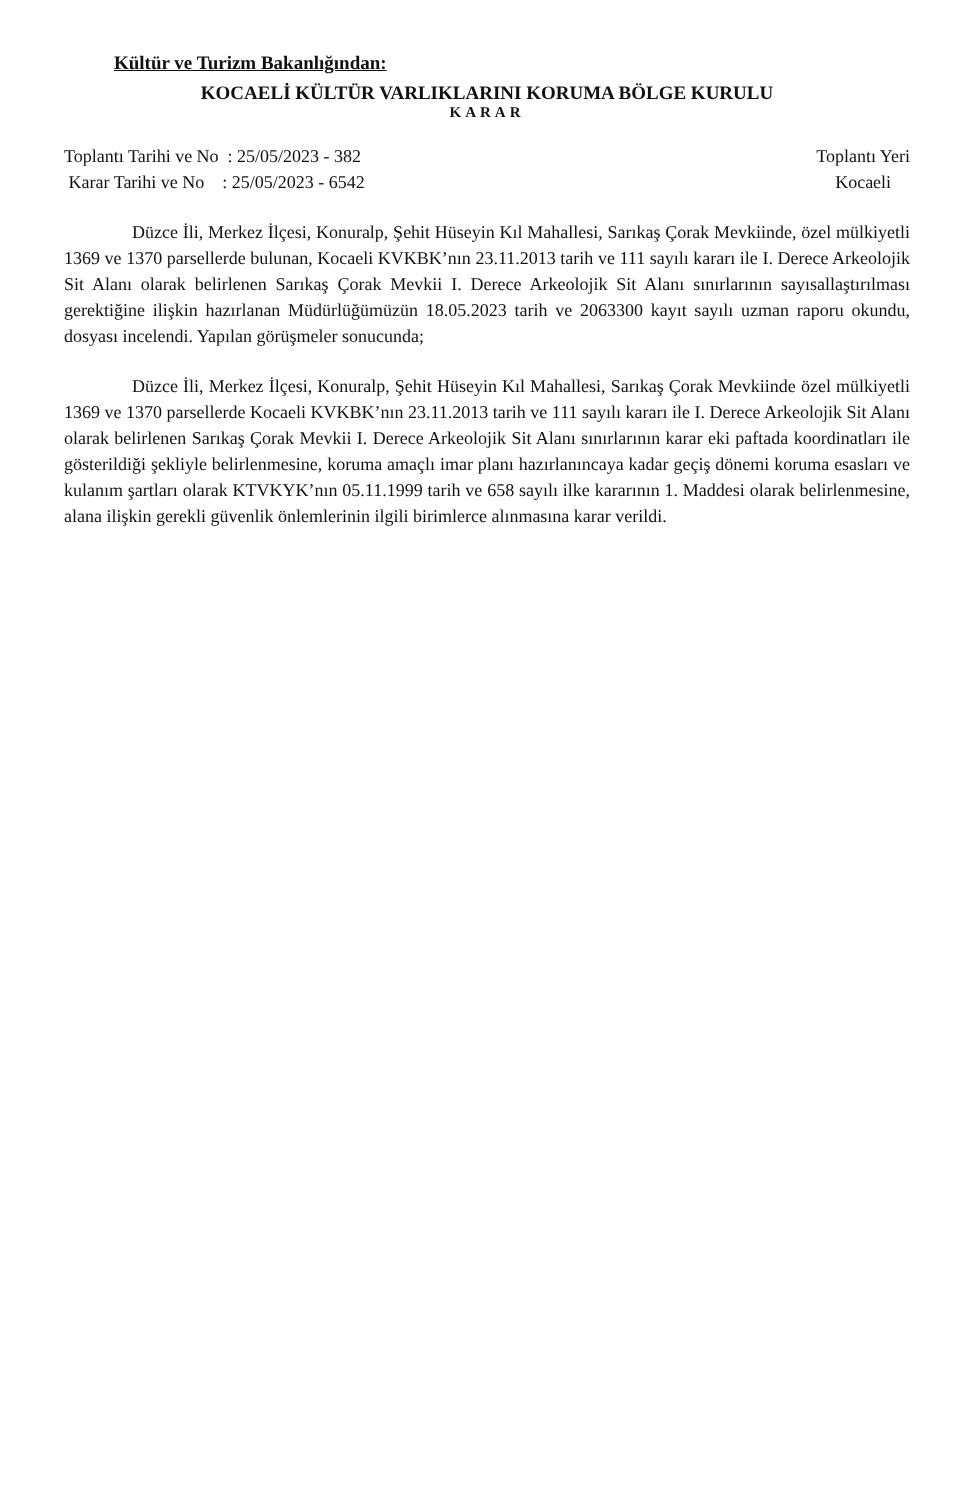Kültür ve Turizm Bakanlığından:
KOCAELİ KÜLTÜR VARLIKLARINI KORUMA BÖLGE KURULU
KARAR
Toplantı Tarihi ve No : 25/05/2023 - 382
Karar Tarihi ve No : 25/05/2023 - 6542
Toplantı Yeri
Kocaeli
Düzce İli, Merkez İlçesi, Konuralp, Şehit Hüseyin Kıl Mahallesi, Sarıkaş Çorak Mevkiinde, özel mülkiyetli 1369 ve 1370 parsellerde bulunan, Kocaeli KVKBK’nın 23.11.2013 tarih ve 111 sayılı kararı ile I. Derece Arkeolojik Sit Alanı olarak belirlenen Sarıkaş Çorak Mevkii I. Derece Arkeolojik Sit Alanı sınırlarının sayısallaştırılması gerektiğine ilişkin hazırlanan Müdürlüğümüzün 18.05.2023 tarih ve 2063300 kayıt sayılı uzman raporu okundu, dosyası incelendi. Yapılan görüşmeler sonucunda;
Düzce İli, Merkez İlçesi, Konuralp, Şehit Hüseyin Kıl Mahallesi, Sarıkaş Çorak Mevkiinde özel mülkiyetli 1369 ve 1370 parsellerde Kocaeli KVKBK’nın 23.11.2013 tarih ve 111 sayılı kararı ile I. Derece Arkeolojik Sit Alanı olarak belirlenen Sarıkaş Çorak Mevkii I. Derece Arkeolojik Sit Alanı sınırlarının karar eki paftada koordinatları ile gösterildiği şekliyle belirlenmesine, koruma amaçlı imar planı hazırlanıncaya kadar geçiş dönemi koruma esasları ve kulanım şartları olarak KTVKYK’nın 05.11.1999 tarih ve 658 sayılı ilke kararının 1. Maddesi olarak belirlenmesine, alana ilişkin gerekli güvenlik önlemlerinin ilgili birimlerce alınmasına karar verildi.